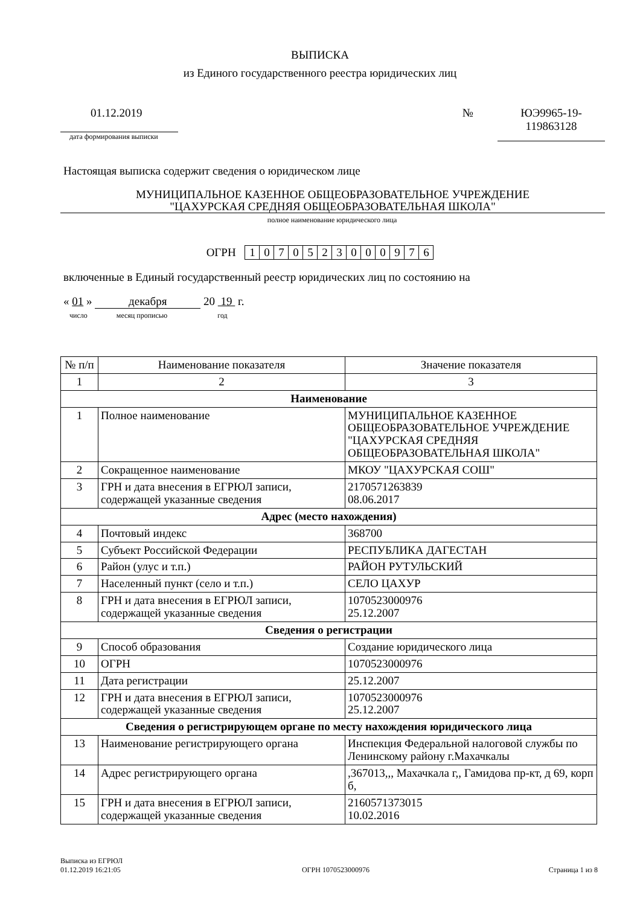ВЫПИСКА
из Единого государственного реестра юридических лиц
01.12.2019
дата формирования выписки
№ ЮЭ9965-19-
119863128
Настоящая выписка содержит сведения о юридическом лице
МУНИЦИПАЛЬНОЕ КАЗЕННОЕ ОБЩЕОБРАЗОВАТЕЛЬНОЕ УЧРЕЖДЕНИЕ
"ЦАХУРСКАЯ СРЕДНЯЯ ОБЩЕОБРАЗОВАТЕЛЬНАЯ ШКОЛА"
полное наименование юридического лица
ОГРН 1070523000976
включенные в Единый государственный реестр юридических лиц по состоянию на
« 01 » декабря 20 19 г.
число месяц прописью год
| № п/п | Наименование показателя | Значение показателя |
| 1 | 2 | 3 |
| Наименование | | |
| 1 | Полное наименование | МУНИЦИПАЛЬНОЕ КАЗЕННОЕ ОБЩЕОБРАЗОВАТЕЛЬНОЕ УЧРЕЖДЕНИЕ "ЦАХУРСКАЯ СРЕДНЯЯ ОБЩЕОБРАЗОВАТЕЛЬНАЯ ШКОЛА" |
| 2 | Сокращенное наименование | МКОУ "ЦАХУРСКАЯ СОШ" |
| 3 | ГРН и дата внесения в ЕГРЮЛ записи, содержащей указанные сведения | 2170571263839 08.06.2017 |
| Адрес (место нахождения) | | |
| 4 | Почтовый индекс | 368700 |
| 5 | Субъект Российской Федерации | РЕСПУБЛИКА ДАГЕСТАН |
| 6 | Район (улус и т.п.) | РАЙОН РУТУЛЬСКИЙ |
| 7 | Населенный пункт (село и т.п.) | СЕЛО ЦАХУР |
| 8 | ГРН и дата внесения в ЕГРЮЛ записи, содержащей указанные сведения | 1070523000976 25.12.2007 |
| Сведения о регистрации | | |
| 9 | Способ образования | Создание юридического лица |
| 10 | ОГРН | 1070523000976 |
| 11 | Дата регистрации | 25.12.2007 |
| 12 | ГРН и дата внесения в ЕГРЮЛ записи, содержащей указанные сведения | 1070523000976 25.12.2007 |
| Сведения о регистрирующем органе по месту нахождения юридического лица | | |
| 13 | Наименование регистрирующего органа | Инспекция Федеральной налоговой службы по Ленинскому району г.Махачкалы |
| 14 | Адрес регистрирующего органа | ,367013,,, Махачкала г,, Гамидова пр-кт, д 69, корп б, |
| 15 | ГРН и дата внесения в ЕГРЮЛ записи, содержащей указанные сведения | 2160571373015 10.02.2016 |
Выписка из ЕГРЮЛ
01.12.2019 16:21:05
ОГРН 1070523000976
Страница 1 из 8